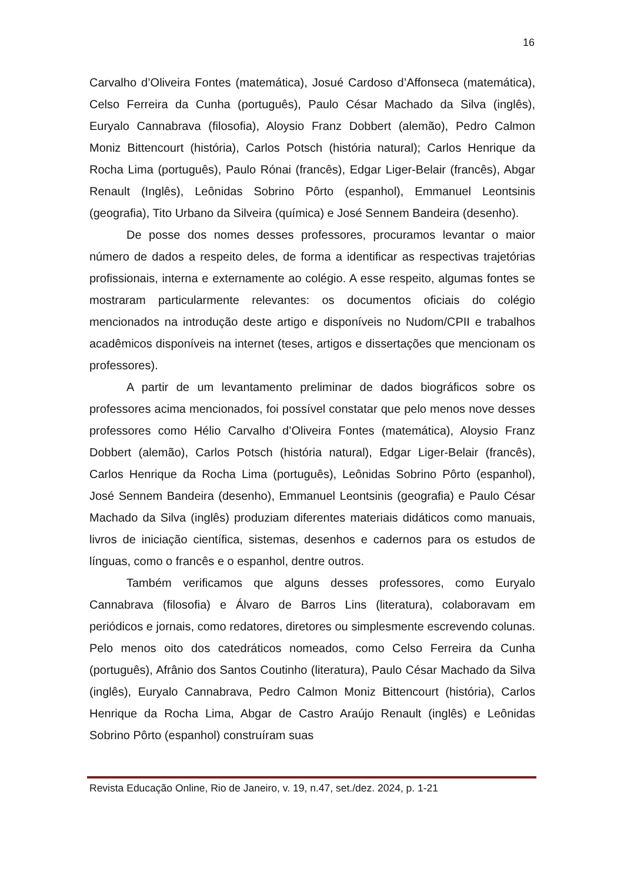16
Carvalho d’Oliveira Fontes (matemática), Josué Cardoso d’Affonseca (matemática), Celso Ferreira da Cunha (português), Paulo César Machado da Silva (inglês), Euryalo Cannabrava (filosofia), Aloysio Franz Dobbert (alemão), Pedro Calmon Moniz Bittencourt (história), Carlos Potsch (história natural); Carlos Henrique da Rocha Lima (português), Paulo Rónai (francês), Edgar Liger-Belair (francês), Abgar Renault (Inglês), Leônidas Sobrino Pôrto (espanhol), Emmanuel Leontsinis (geografia), Tito Urbano da Silveira (química) e José Sennem Bandeira (desenho).
De posse dos nomes desses professores, procuramos levantar o maior número de dados a respeito deles, de forma a identificar as respectivas trajetórias profissionais, interna e externamente ao colégio. A esse respeito, algumas fontes se mostraram particularmente relevantes: os documentos oficiais do colégio mencionados na introdução deste artigo e disponíveis no Nudom/CPII e trabalhos acadêmicos disponíveis na internet (teses, artigos e dissertações que mencionam os professores).
A partir de um levantamento preliminar de dados biográficos sobre os professores acima mencionados, foi possível constatar que pelo menos nove desses professores como Hélio Carvalho d’Oliveira Fontes (matemática), Aloysio Franz Dobbert (alemão), Carlos Potsch (história natural), Edgar Liger-Belair (francês), Carlos Henrique da Rocha Lima (português), Leônidas Sobrino Pôrto (espanhol), José Sennem Bandeira (desenho), Emmanuel Leontsinis (geografia) e Paulo César Machado da Silva (inglês) produziam diferentes materiais didáticos como manuais, livros de iniciação científica, sistemas, desenhos e cadernos para os estudos de línguas, como o francês e o espanhol, dentre outros.
Também verificamos que alguns desses professores, como Euryalo Cannabrava (filosofia) e Álvaro de Barros Lins (literatura), colaboravam em periódicos e jornais, como redatores, diretores ou simplesmente escrevendo colunas. Pelo menos oito dos catedráticos nomeados, como Celso Ferreira da Cunha (português), Afrânio dos Santos Coutinho (literatura), Paulo César Machado da Silva (inglês), Euryalo Cannabrava, Pedro Calmon Moniz Bittencourt (história), Carlos Henrique da Rocha Lima, Abgar de Castro Araújo Renault (inglês) e Leônidas Sobrino Pôrto (espanhol) construíram suas
Revista Educação Online, Rio de Janeiro, v. 19, n.47, set./dez. 2024, p. 1-21